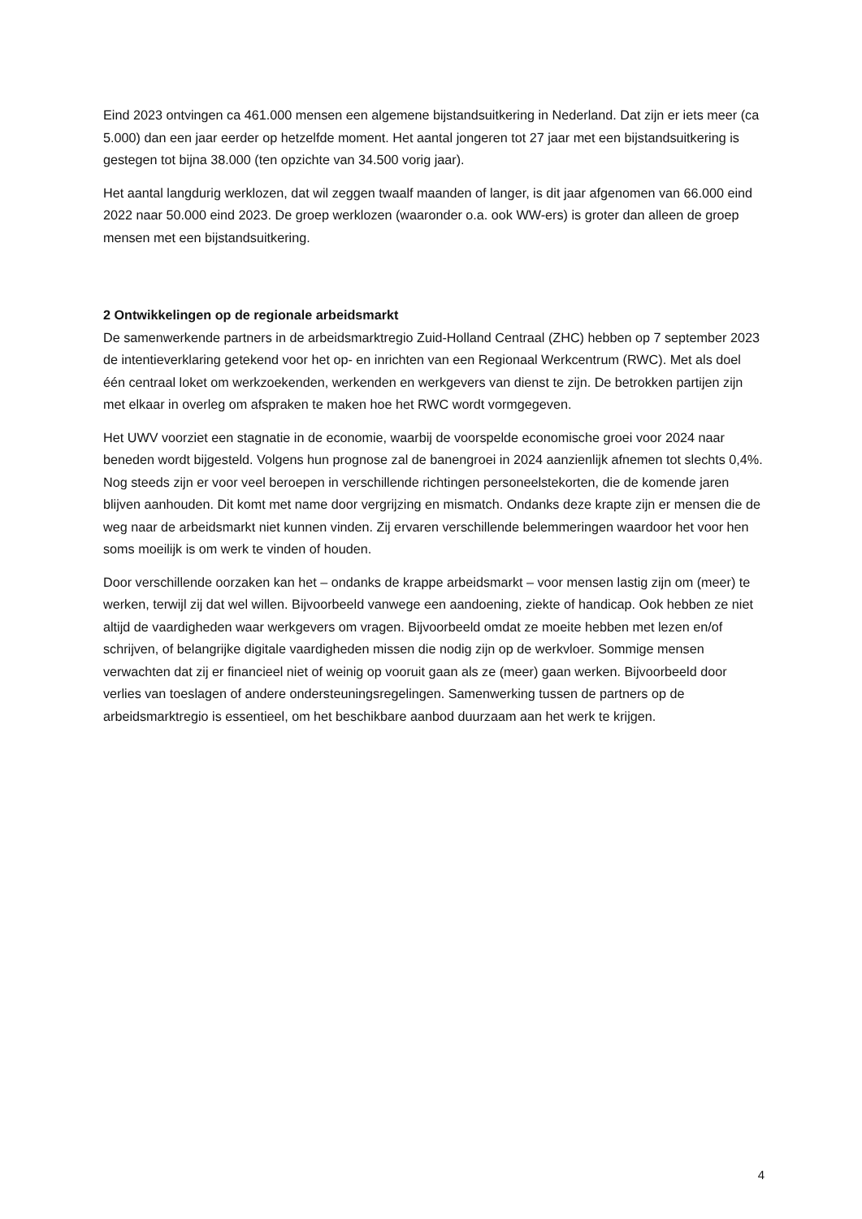Eind 2023 ontvingen ca 461.000 mensen een algemene bijstandsuitkering in Nederland. Dat zijn er iets meer (ca 5.000) dan een jaar eerder op hetzelfde moment. Het aantal jongeren tot 27 jaar met een bijstandsuitkering is gestegen tot bijna 38.000 (ten opzichte van 34.500 vorig jaar).
Het aantal langdurig werklozen, dat wil zeggen twaalf maanden of langer, is dit jaar afgenomen van 66.000 eind 2022 naar 50.000 eind 2023. De groep werklozen (waaronder o.a. ook WW-ers) is groter dan alleen de groep mensen met een bijstandsuitkering.
2 Ontwikkelingen op de regionale arbeidsmarkt
De samenwerkende partners in de arbeidsmarktregio Zuid-Holland Centraal (ZHC) hebben op 7 september 2023 de intentieverklaring getekend voor het op- en inrichten van een Regionaal Werkcentrum (RWC). Met als doel één centraal loket om werkzoekenden, werkenden en werkgevers van dienst te zijn. De betrokken partijen zijn met elkaar in overleg om afspraken te maken hoe het RWC wordt vormgegeven.
Het UWV voorziet een stagnatie in de economie, waarbij de voorspelde economische groei voor 2024 naar beneden wordt bijgesteld. Volgens hun prognose zal de banengroei in 2024 aanzienlijk afnemen tot slechts 0,4%. Nog steeds zijn er voor veel beroepen in verschillende richtingen personeelstekorten, die de komende jaren blijven aanhouden. Dit komt met name door vergrijzing en mismatch. Ondanks deze krapte zijn er mensen die de weg naar de arbeidsmarkt niet kunnen vinden. Zij ervaren verschillende belemmeringen waardoor het voor hen soms moeilijk is om werk te vinden of houden.
Door verschillende oorzaken kan het – ondanks de krappe arbeidsmarkt – voor mensen lastig zijn om (meer) te werken, terwijl zij dat wel willen. Bijvoorbeeld vanwege een aandoening, ziekte of handicap. Ook hebben ze niet altijd de vaardigheden waar werkgevers om vragen. Bijvoorbeeld omdat ze moeite hebben met lezen en/of schrijven, of belangrijke digitale vaardigheden missen die nodig zijn op de werkvloer. Sommige mensen verwachten dat zij er financieel niet of weinig op vooruit gaan als ze (meer) gaan werken. Bijvoorbeeld door verlies van toeslagen of andere ondersteuningsregelingen. Samenwerking tussen de partners op de arbeidsmarktregio is essentieel, om het beschikbare aanbod duurzaam aan het werk te krijgen.
4